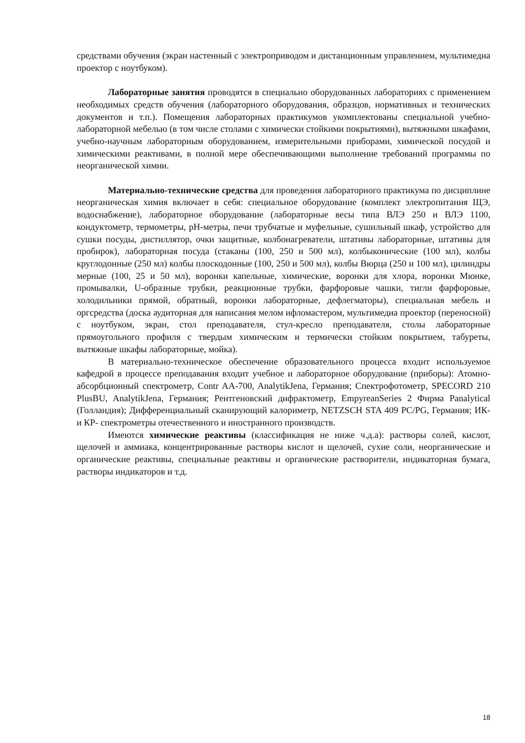средствами обучения (экран настенный с электроприводом и дистанционным управлением, мультимедиа проектор с ноутбуком).
Лабораторные занятия проводятся в специально оборудованных лабораториях с применением необходимых средств обучения (лабораторного оборудования, образцов, нормативных и технических документов и т.п.). Помещения лабораторных практикумов укомплектованы специальной учебно-лабораторной мебелью (в том числе столами с химически стойкими покрытиями), вытяжными шкафами, учебно-научным лабораторным оборудованием, измерительными приборами, химической посудой и химическими реактивами, в полной мере обеспечивающими выполнение требований программы по неорганической химии.
Материально-технические средства для проведения лабораторного практикума по дисциплине неорганическая химия включает в себя: специальное оборудование (комплект электропитания ЩЭ, водоснабжение), лабораторное оборудование (лабораторные весы типа ВЛЭ 250 и ВЛЭ 1100, кондуктометр, термометры, pH-метры, печи трубчатые и муфельные, сушильный шкаф, устройство для сушки посуды, дистиллятор, очки защитные, колбонагреватели, штативы лабораторные, штативы для пробирок), лабораторная посуда (стаканы (100, 250 и 500 мл), колбыконические (100 мл), колбы круглодонные (250 мл) колбы плоскодонные (100, 250 и 500 мл), колбы Вюрца (250 и 100 мл), цилиндры мерные (100, 25 и 50 мл), воронки капельные, химические, воронки для хлора, воронки Мюнке, промывалки, U-образные трубки, реакционные трубки, фарфоровые чашки, тигли фарфоровые, холодильники прямой, обратный, воронки лабораторные, дефлегматоры), специальная мебель и оргсредства (доска аудиторная для написания мелом ифломастером, мультимедиа проектор (переносной) с ноутбуком, экран, стол преподавателя, стул-кресло преподавателя, столы лабораторные прямоугольного профиля с твердым химическим и термически стойким покрытием, табуреты, вытяжные шкафы лабораторные, мойка).
В материально-техническое обеспечение образовательного процесса входит используемое кафедрой в процессе преподавания входит учебное и лабораторное оборудование (приборы): Атомно-абсорбционный спектрометр, Contr AA-700, AnalytikJena, Германия; Спектрофотометр, SPECORD 210 PlusBU, AnalytikJena, Германия; Рентгеновский дифрактометр, EmpyreanSeries 2 Фирма Panalytical (Голландия); Дифференциальный сканирующий калориметр, NETZSCH STA 409 PC/PG, Германия; ИК- и КР- спектрометры отечественного и иностранного производств.
Имеются химические реактивы (классификация не ниже ч.д.а): растворы солей, кислот, щелочей и аммиака, концентрированные растворы кислот и щелочей, сухие соли, неорганические и органические реактивы, специальные реактивы и органические растворители, индикаторная бумага, растворы индикаторов и т.д.
18